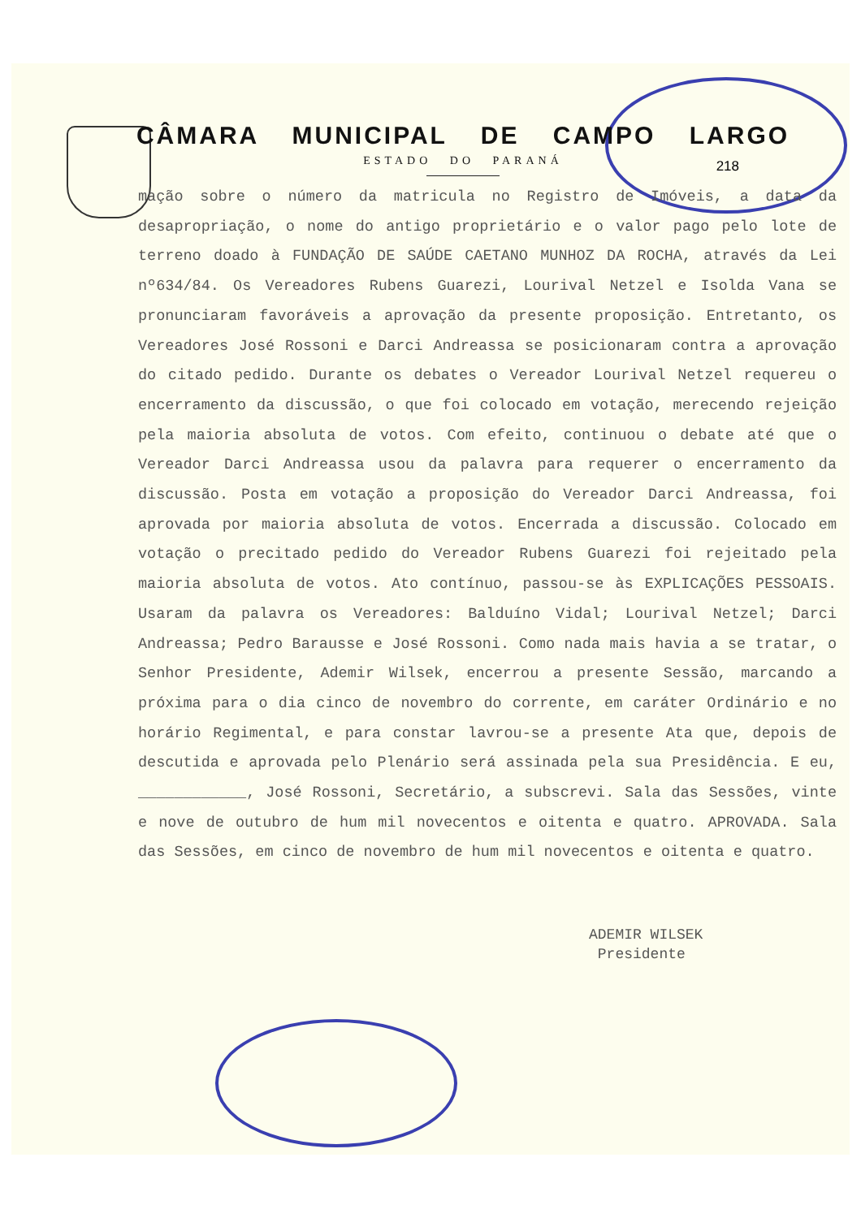CÂMARA MUNICIPAL DE CAMPO LARGO
ESTADO DO PARANÁ
218
mação sobre o número da matricula no Registro de Imóveis, a data da desapropriação, o nome do antigo proprietário e o valor pago pelo lote de terreno doado à FUNDAÇÃO DE SAÚDE CAETANO MUNHOZ DA ROCHA, através da Lei nº634/84. Os Vereadores Rubens Guarezi, Lourival Netzel e Isolda Vana se pronunciaram favoráveis a aprovação da presente proposição. Entretanto, os Vereadores José Rossoni e Darci Andreassa se posicionaram contra a aprovação do citado pedido. Durante os debates o Vereador Lourival Netzel requereu o encerramento da discussão, o que foi colocado em votação, merecendo rejeição pela maioria absoluta de votos. Com efeito, continuou o debate até que o Vereador Darci Andreassa usou da palavra para requerer o encerramento da discussão. Posta em votação a proposição do Vereador Darci Andreassa, foi aprovada por maioria absoluta de votos. Encerrada a discussão. Colocado em votação o precitado pedido do Vereador Rubens Guarezi foi rejeitado pela maioria absoluta de votos. Ato contínuo, passou-se às EXPLICAÇÕES PESSOAIS. Usaram da palavra os Vereadores: Balduíno Vidal; Lourival Netzel; Darci Andreassa; Pedro Barausse e José Rossoni. Como nada mais havia a se tratar, o Senhor Presidente, Ademir Wilsek, encerrou a presente Sessão, marcando a próxima para o dia cinco de novembro do corrente, em caráter Ordinário e no horário Regimental, e para constar lavrou-se a presente Ata que, depois de descutida e aprovada pelo Plenário será assinada pela sua Presidência. E eu, ____________, José Rossoni, Secretário, a subscrevi. Sala das Sessões, vinte e nove de outubro de hum mil novecentos e oitenta e quatro. APROVADA. Sala das Sessões, em cinco de novembro de hum mil novecentos e oitenta e quatro.
ADEMIR WILSEK
Presidente